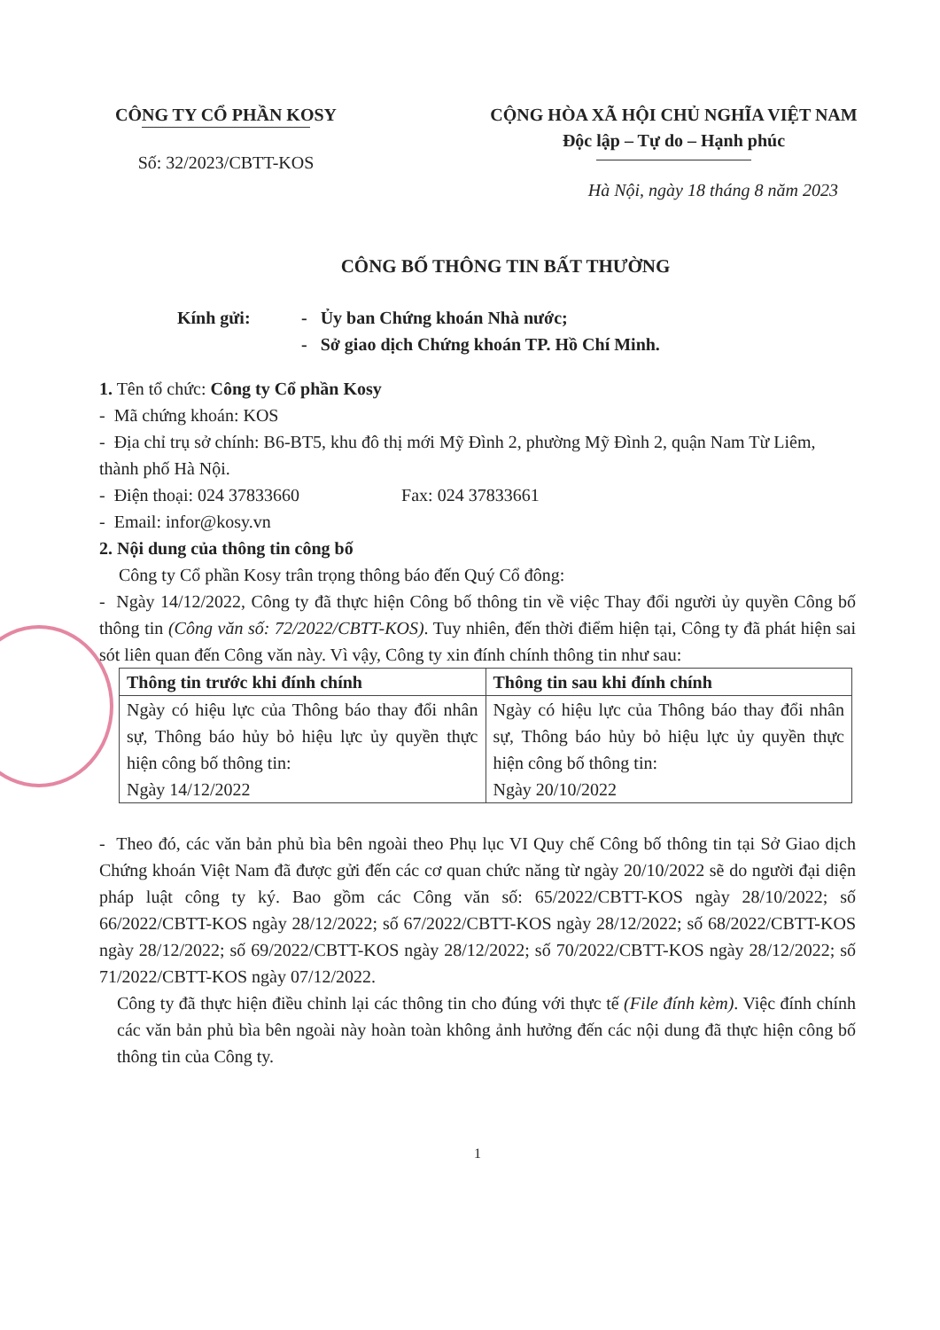CÔNG TY CỔ PHẦN KOSY
Số: 32/2023/CBTT-KOS
CỘNG HÒA XÃ HỘI CHỦ NGHĨA VIỆT NAM
Độc lập – Tự do – Hạnh phúc
Hà Nội, ngày 18 tháng 8 năm 2023
CÔNG BỐ THÔNG TIN BẤT THƯỜNG
Kính gửi: - Ủy ban Chứng khoán Nhà nước;
- Sở giao dịch Chứng khoán TP. Hồ Chí Minh.
1. Tên tổ chức: Công ty Cổ phần Kosy
- Mã chứng khoán: KOS
- Địa chỉ trụ sở chính: B6-BT5, khu đô thị mới Mỹ Đình 2, phường Mỹ Đình 2, quận Nam Từ Liêm, thành phố Hà Nội.
- Điện thoại: 024 37833660 Fax: 024 37833661
- Email: infor@kosy.vn
2. Nội dung của thông tin công bố
Công ty Cổ phần Kosy trân trọng thông báo đến Quý Cổ đông:
- Ngày 14/12/2022, Công ty đã thực hiện Công bố thông tin về việc Thay đổi người ủy quyền Công bố thông tin (Công văn số: 72/2022/CBTT-KOS). Tuy nhiên, đến thời điểm hiện tại, Công ty đã phát hiện sai sót liên quan đến Công văn này. Vì vậy, Công ty xin đính chính thông tin như sau:
| Thông tin trước khi đính chính | Thông tin sau khi đính chính |
| --- | --- |
| Ngày có hiệu lực của Thông báo thay đổi nhân sự, Thông báo hủy bỏ hiệu lực ủy quyền thực hiện công bố thông tin: Ngày 14/12/2022 | Ngày có hiệu lực của Thông báo thay đổi nhân sự, Thông báo hủy bỏ hiệu lực ủy quyền thực hiện công bố thông tin: Ngày 20/10/2022 |
- Theo đó, các văn bản phủ bìa bên ngoài theo Phụ lục VI Quy chế Công bố thông tin tại Sở Giao dịch Chứng khoán Việt Nam đã được gửi đến các cơ quan chức năng từ ngày 20/10/2022 sẽ do người đại diện pháp luật công ty ký. Bao gồm các Công văn số: 65/2022/CBTT-KOS ngày 28/10/2022; số 66/2022/CBTT-KOS ngày 28/12/2022; số 67/2022/CBTT-KOS ngày 28/12/2022; số 68/2022/CBTT-KOS ngày 28/12/2022; số 69/2022/CBTT-KOS ngày 28/12/2022; số 70/2022/CBTT-KOS ngày 28/12/2022; số 71/2022/CBTT-KOS ngày 07/12/2022.
Công ty đã thực hiện điều chỉnh lại các thông tin cho đúng với thực tế (File đính kèm). Việc đính chính các văn bản phủ bìa bên ngoài này hoàn toàn không ảnh hưởng đến các nội dung đã thực hiện công bố thông tin của Công ty.
1